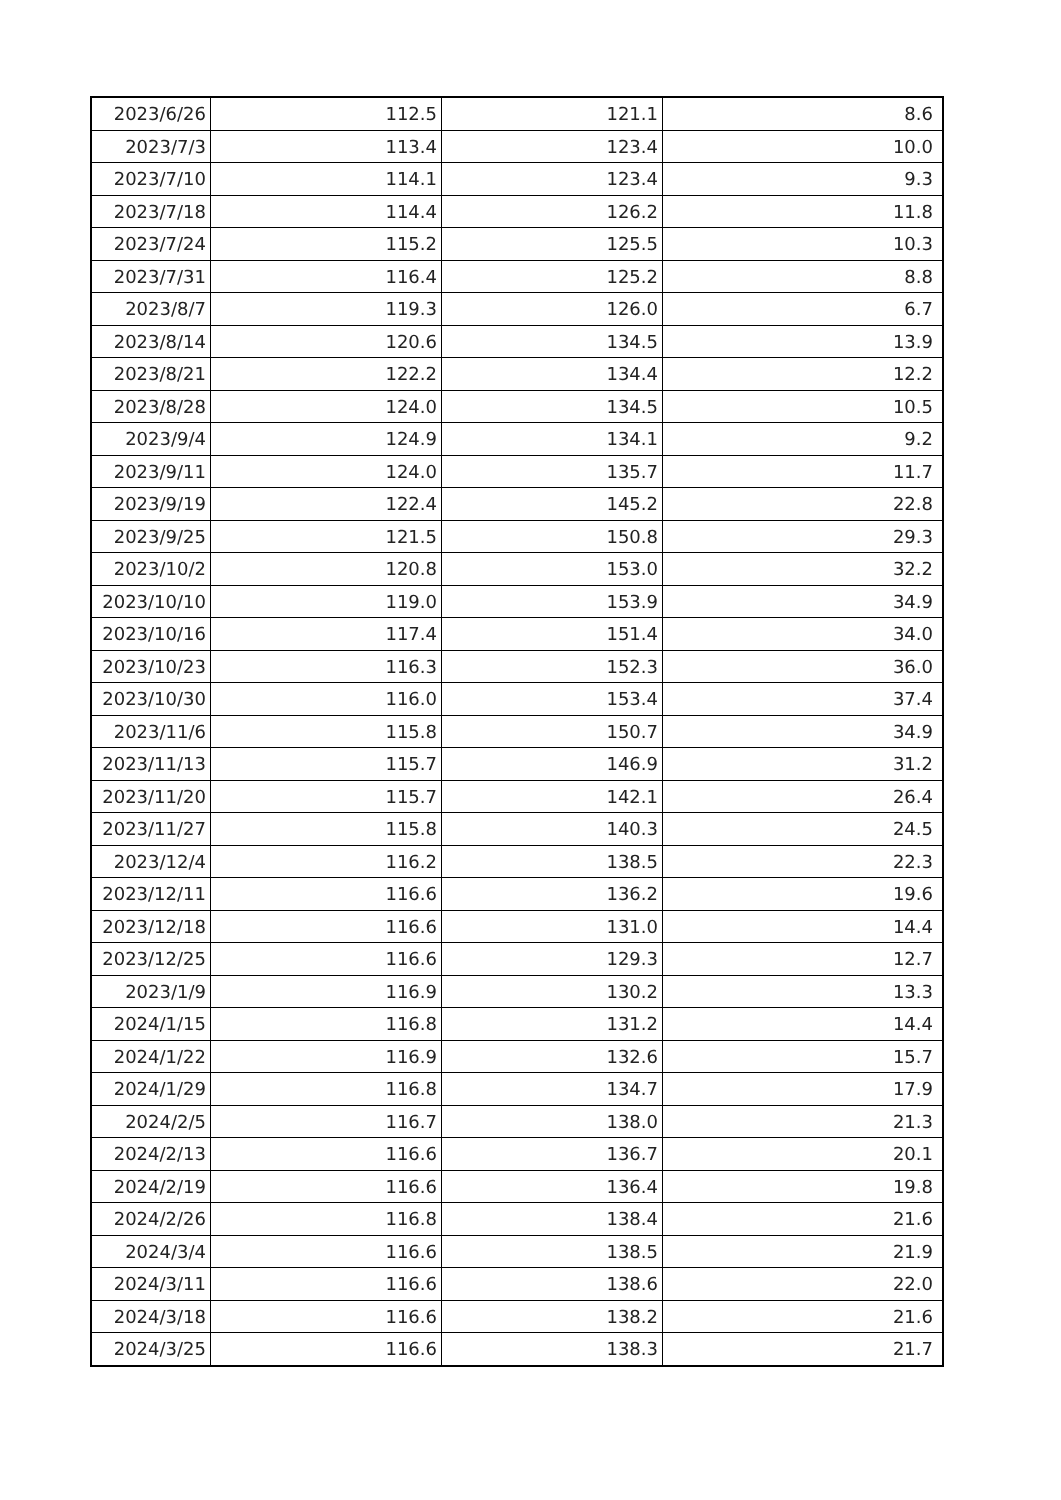| 2023/6/26 | 112.5 | 121.1 | 8.6 |
| 2023/7/3 | 113.4 | 123.4 | 10.0 |
| 2023/7/10 | 114.1 | 123.4 | 9.3 |
| 2023/7/18 | 114.4 | 126.2 | 11.8 |
| 2023/7/24 | 115.2 | 125.5 | 10.3 |
| 2023/7/31 | 116.4 | 125.2 | 8.8 |
| 2023/8/7 | 119.3 | 126.0 | 6.7 |
| 2023/8/14 | 120.6 | 134.5 | 13.9 |
| 2023/8/21 | 122.2 | 134.4 | 12.2 |
| 2023/8/28 | 124.0 | 134.5 | 10.5 |
| 2023/9/4 | 124.9 | 134.1 | 9.2 |
| 2023/9/11 | 124.0 | 135.7 | 11.7 |
| 2023/9/19 | 122.4 | 145.2 | 22.8 |
| 2023/9/25 | 121.5 | 150.8 | 29.3 |
| 2023/10/2 | 120.8 | 153.0 | 32.2 |
| 2023/10/10 | 119.0 | 153.9 | 34.9 |
| 2023/10/16 | 117.4 | 151.4 | 34.0 |
| 2023/10/23 | 116.3 | 152.3 | 36.0 |
| 2023/10/30 | 116.0 | 153.4 | 37.4 |
| 2023/11/6 | 115.8 | 150.7 | 34.9 |
| 2023/11/13 | 115.7 | 146.9 | 31.2 |
| 2023/11/20 | 115.7 | 142.1 | 26.4 |
| 2023/11/27 | 115.8 | 140.3 | 24.5 |
| 2023/12/4 | 116.2 | 138.5 | 22.3 |
| 2023/12/11 | 116.6 | 136.2 | 19.6 |
| 2023/12/18 | 116.6 | 131.0 | 14.4 |
| 2023/12/25 | 116.6 | 129.3 | 12.7 |
| 2023/1/9 | 116.9 | 130.2 | 13.3 |
| 2024/1/15 | 116.8 | 131.2 | 14.4 |
| 2024/1/22 | 116.9 | 132.6 | 15.7 |
| 2024/1/29 | 116.8 | 134.7 | 17.9 |
| 2024/2/5 | 116.7 | 138.0 | 21.3 |
| 2024/2/13 | 116.6 | 136.7 | 20.1 |
| 2024/2/19 | 116.6 | 136.4 | 19.8 |
| 2024/2/26 | 116.8 | 138.4 | 21.6 |
| 2024/3/4 | 116.6 | 138.5 | 21.9 |
| 2024/3/11 | 116.6 | 138.6 | 22.0 |
| 2024/3/18 | 116.6 | 138.2 | 21.6 |
| 2024/3/25 | 116.6 | 138.3 | 21.7 |